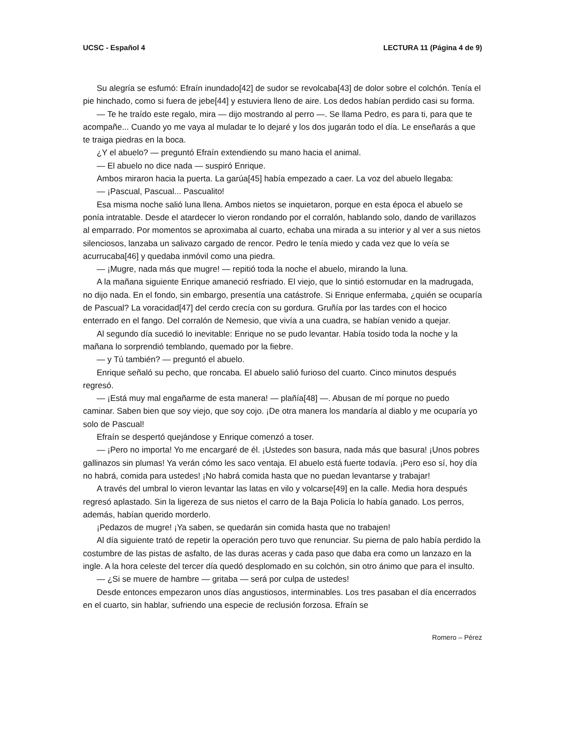UCSC - Español 4 LECTURA 11 (Página 4 de 9)
Su alegría se esfumó: Efraín inundado[42] de sudor se revolcaba[43] de dolor sobre el colchón. Tenía el pie hinchado, como si fuera de jebe[44] y estuviera lleno de aire. Los dedos habían perdido casi su forma.
— Te he traído este regalo, mira — dijo mostrando al perro —. Se llama Pedro, es para ti, para que te acompañe... Cuando yo me vaya al muladar te lo dejaré y los dos jugarán todo el día. Le enseñarás a que te traiga piedras en la boca.
¿Y el abuelo? — preguntó Efraín extendiendo su mano hacia el animal.
— El abuelo no dice nada — suspiró Enrique.
Ambos miraron hacia la puerta. La garúa[45] había empezado a caer. La voz del abuelo llegaba:
— ¡Pascual, Pascual... Pascualito!
Esa misma noche salió luna llena. Ambos nietos se inquietaron, porque en esta época el abuelo se ponía intratable. Desde el atardecer lo vieron rondando por el corralón, hablando solo, dando de varillazos al emparrado. Por momentos se aproximaba al cuarto, echaba una mirada a su interior y al ver a sus nietos silenciosos, lanzaba un salivazo cargado de rencor. Pedro le tenía miedo y cada vez que lo veía se acurrucaba[46] y quedaba inmóvil como una piedra.
— ¡Mugre, nada más que mugre! — repitió toda la noche el abuelo, mirando la luna.
A la mañana siguiente Enrique amaneció resfriado. El viejo, que lo sintió estornudar en la madrugada, no dijo nada. En el fondo, sin embargo, presentía una catástrofe. Si Enrique enfermaba, ¿quién se ocuparía de Pascual? La voracidad[47] del cerdo crecía con su gordura. Gruñía por las tardes con el hocico enterrado en el fango. Del corralón de Nemesio, que vivía a una cuadra, se habían venido a quejar.
Al segundo día sucedió lo inevitable: Enrique no se pudo levantar. Había tosido toda la noche y la mañana lo sorprendió temblando, quemado por la fiebre.
— y Tú también? — preguntó el abuelo.
Enrique señaló su pecho, que roncaba. El abuelo salió furioso del cuarto. Cinco minutos después regresó.
— ¡Está muy mal engañarme de esta manera! — plañía[48] —. Abusan de mí porque no puedo caminar. Saben bien que soy viejo, que soy cojo. ¡De otra manera los mandaría al diablo y me ocuparía yo solo de Pascual!
Efraín se despertó quejándose y Enrique comenzó a toser.
— ¡Pero no importa! Yo me encargaré de él. ¡Ustedes son basura, nada más que basura! ¡Unos pobres gallinazos sin plumas! Ya verán cómo les saco ventaja. El abuelo está fuerte todavía. ¡Pero eso sí, hoy día no habrá, comida para ustedes! ¡No habrá comida hasta que no puedan levantarse y trabajar!
A través del umbral lo vieron levantar las latas en vilo y volcarse[49] en la calle. Media hora después regresó aplastado. Sin la ligereza de sus nietos el carro de la Baja Policía lo había ganado. Los perros, además, habían querido morderlo.
¡Pedazos de mugre! ¡Ya saben, se quedarán sin comida hasta que no trabajen!
Al día siguiente trató de repetir la operación pero tuvo que renunciar. Su pierna de palo había perdido la costumbre de las pistas de asfalto, de las duras aceras y cada paso que daba era como un lanzazo en la ingle. A la hora celeste del tercer día quedó desplomado en su colchón, sin otro ánimo que para el insulto.
— ¿Si se muere de hambre — gritaba — será por culpa de ustedes!
Desde entonces empezaron unos días angustiosos, interminables. Los tres pasaban el día encerrados en el cuarto, sin hablar, sufriendo una especie de reclusión forzosa. Efraín se
Romero – Pérez